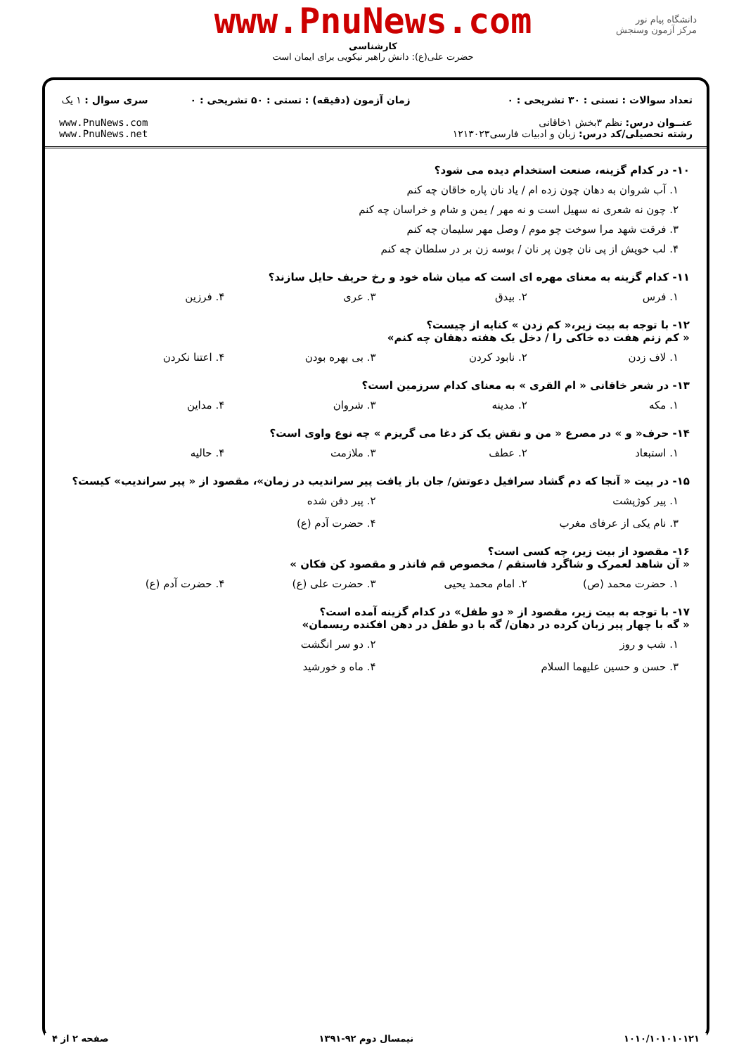دانشگاه پیام نور
مرکز آزمون وسنجش
www.PnuNews.com
کارشناسی
حضرت علی(ع): دانش راهبر نیکویی برای ایمان است
تعداد سوالات : تستی : ۳۰ تشریحی : ۰
عنــوان درس: نظم ۳بخش ۱خاقانی
رشته تحصیلی/کد درس: زبان و ادبیات فارسی۱۲۱۳۰۲۳
زمان آزمون (دقیقه) : تستی : ۵۰ تشریحی : ۰
سری سوال : ۱ یک
www.PnuNews.com
www.PnuNews.net
۱۰- در کدام گزینه، صنعت استخدام دیده می شود؟
۱. آب شروان به دهان چون زده ام / یاد نان پاره خاقان چه کنم
۲. چون نه شعری نه سهیل است و نه مهر / یمن و شام و خراسان چه کنم
۳. فرقت شهد مرا سوخت چو موم / وصل مهر سلیمان چه کنم
۴. لب خویش از پی نان چون پر نان / بوسه زن بر در سلطان چه کنم
۱۱- کدام گزینه به معنای مهره ای است که میان شاه خود و رخ حریف حایل سازند؟
۱. فرس ۲. بیدق ۳. عری ۴. فرزین
۱۲- با توجه به بیت زیر،« کم زدن » کنایه از چیست؟
« کم زنم هفت ده خاکی را / دخل یک هفته دهقان چه کنم»
۱. لاف زدن ۲. نابود کردن ۳. بی بهره بودن ۴. اعتنا نکردن
۱۳- در شعر خاقانی « ام القری » به معنای کدام سرزمین است؟
۱. مکه ۲. مدینه ۳. شروان ۴. مداین
۱۴- حرف« و » در مصرع « من و نقش یک کز دغا می گریزم » چه نوع واوی است؟
۱. استبعاد ۲. عطف ۳. ملازمت ۴. حالیه
۱۵- در بیت « آنجا که دم گشاد سرافیل دعوتش/ جان باز یافت پیر سراندیب در زمان»، مقصود از « پیر سراندیب» کیست؟
۱. پیر کوژپشت ۲. پیر دفن شده ۳. نام یکی از عرفای مغرب ۴. حضرت آدم (ع)
۱۶- مقصود از بیت زیر، چه کسی است؟
« آن شاهد لعمرک و شاگرد فاستقم / مخصوص قم فانذر و مقصود کن فکان »
۱. حضرت محمد (ص) ۲. امام محمد یحیی ۳. حضرت علی (ع) ۴. حضرت آدم (ع)
۱۷- با توجه به بیت زیر، مقصود از « دو طفل» در کدام گزینه آمده است؟
« گه با چهار پیر زبان کرده در دهان/ گه با دو طفل در دهن افکنده ریسمان»
۱. شب و روز ۲. دو سر انگشت ۳. حسن و حسین علیهما السلام ۴. ماه و خورشید
۱۰۱۰/۱۰۱۰۱۰۱۲۱ نیمسال دوم ۹۲-۱۳۹۱ صفحه ۲ از ۴